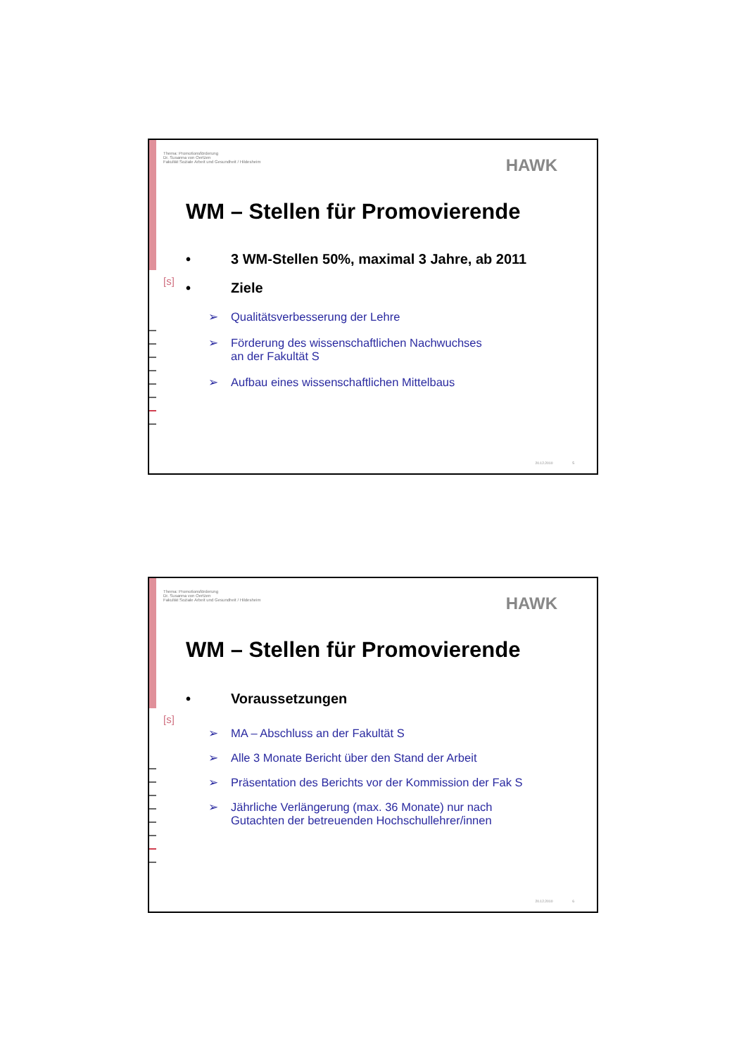[s]
Thema: Promotionsförderung
Dr. Susanna von Oertzen
Fakultät Soziale Arbeit und Gesundheit / Hildesheim
HAWK
WM – Stellen für Promovierende
• 3 WM-Stellen 50%, maximal 3 Jahre, ab 2011
• Ziele
➢ Qualitätsverbesserung der Lehre
➢ Förderung des wissenschaftlichen Nachwuchses
an der Fakultät S
➢ Aufbau eines wissenschaftlichen Mittelbaus
20.12.2010 5
[s]
Thema: Promotionsförderung
Dr. Susanna von Oertzen
Fakultät Soziale Arbeit und Gesundheit / Hildesheim
HAWK
WM – Stellen für Promovierende
• Voraussetzungen
➢ MA – Abschluss an der Fakultät S
➢ Alle 3 Monate Bericht über den Stand der Arbeit
➢ Präsentation des Berichts vor der Kommission der Fak S
➢ Jährliche Verlängerung (max. 36 Monate) nur nach
Gutachten der betreuenden Hochschullehrer/innen
20.12.2010 6